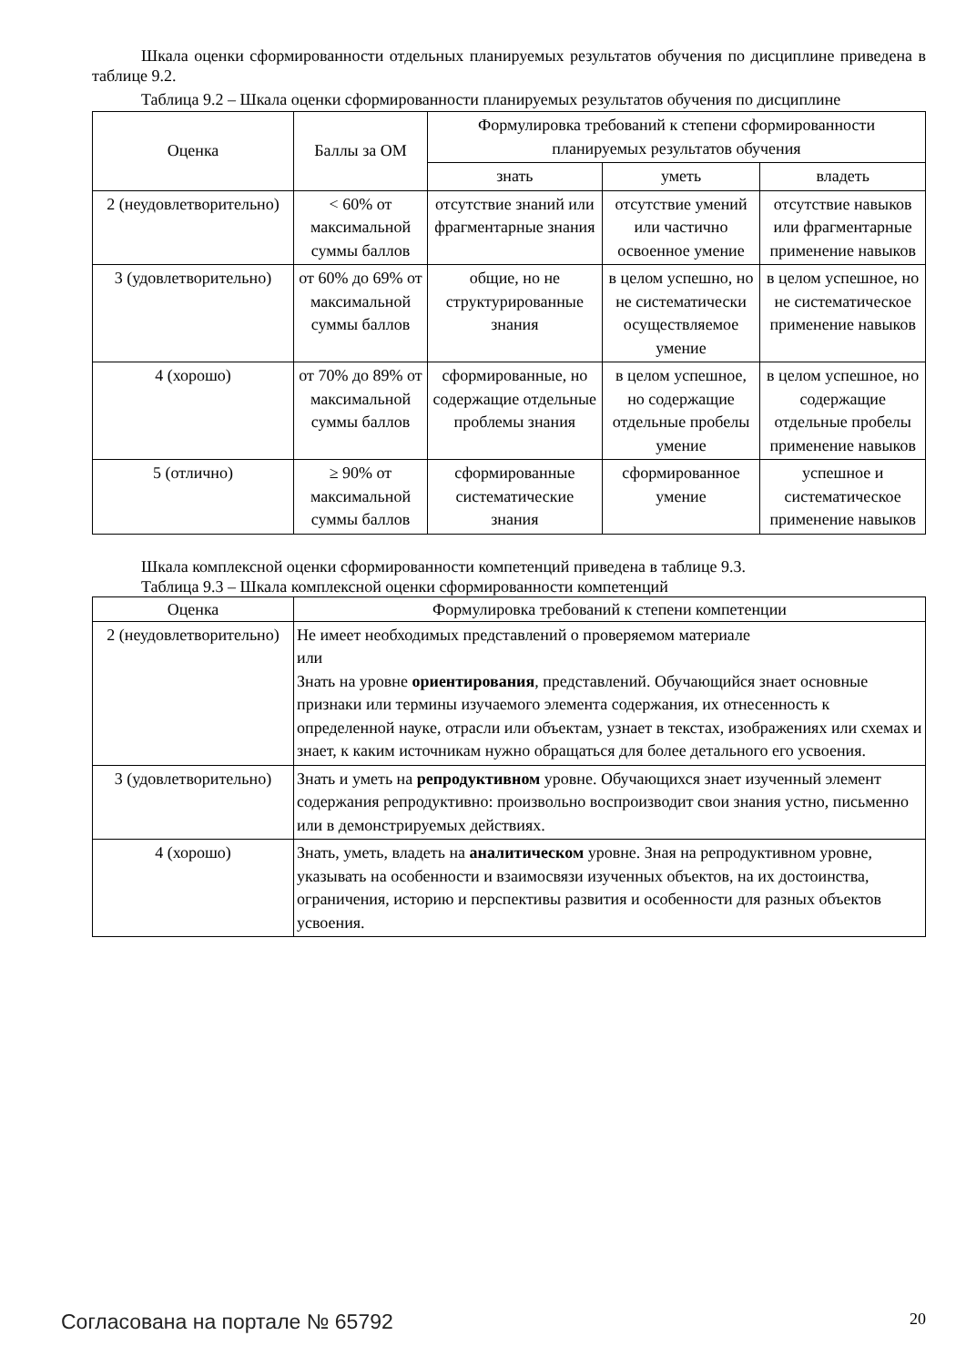Шкала оценки сформированности отдельных планируемых результатов обучения по дисциплине приведена в таблице 9.2.
Таблица 9.2 – Шкала оценки сформированности планируемых результатов обучения по дисциплине
| Оценка | Баллы за ОМ | Формулировка требований к степени сформированности планируемых результатов обучения | | |
| --- | --- | --- | --- | --- |
| | | знать | уметь | владеть |
| 2 (неудовлетворительно) | < 60% от максимальной суммы баллов | отсутствие знаний или фрагментарные знания | отсутствие умений или частично освоенное умение | отсутствие навыков или фрагментарные применение навыков |
| 3 (удовлетворительно) | от 60% до 69% от максимальной суммы баллов | общие, но не структурированные знания | в целом успешно, но не систематически осуществляемое умение | в целом успешное, но не систематическое применение навыков |
| 4 (хорошо) | от 70% до 89% от максимальной суммы баллов | сформированные, но содержащие отдельные проблемы знания | в целом успешное, но содержащие отдельные пробелы умение | в целом успешное, но содержащие отдельные пробелы применение навыков |
| 5 (отлично) | ≥ 90% от максимальной суммы баллов | сформированные систематические знания | сформированное умение | успешное и систематическое применение навыков |
Шкала комплексной оценки сформированности компетенций приведена в таблице 9.3.
Таблица 9.3 – Шкала комплексной оценки сформированности компетенций
| Оценка | Формулировка требований к степени компетенции |
| --- | --- |
| 2 (неудовлетворительно) | Не имеет необходимых представлений о проверяемом материале или Знать на уровне ориентирования , представлений. Обучающийся знает основные признаки или термины изучаемого элемента содержания, их отнесенность к определенной науке, отрасли или объектам, узнает в текстах, изображениях или схемах и знает, к каким источникам нужно обращаться для более детального его усвоения. |
| 3 (удовлетворительно) | Знать и уметь на репродуктивном уровне. Обучающихся знает изученный элемент содержания репродуктивно: произвольно воспроизводит свои знания устно, письменно или в демонстрируемых действиях. |
| 4 (хорошо) | Знать, уметь, владеть на аналитическом уровне. Зная на репродуктивном уровне, указывать на особенности и взаимосвязи изученных объектов, на их достоинства, ограничения, историю и перспективы развития и особенности для разных объектов усвоения. |
Согласована на портале № 65792 20